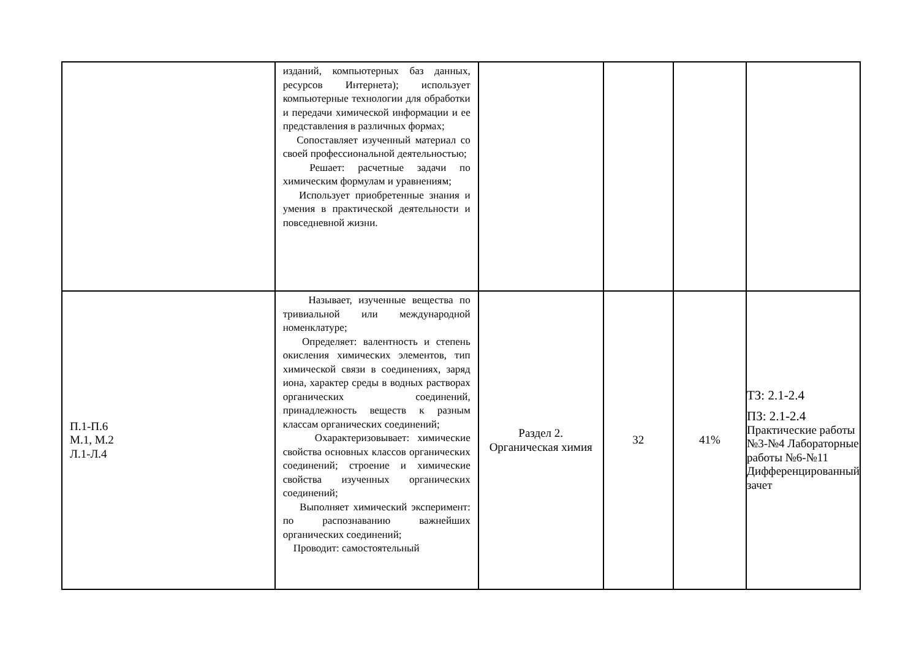| | изданий, компьютерных баз данных, ресурсов Интернета); использует компьютерные технологии для обработки и передачи химической информации и ее представления в различных формах; Сопоставляет изученный материал со своей профессиональной деятельностью; Решает: расчетные задачи по химическим формулам и уравнениям; Использует приобретенные знания и умения в практической деятельности и повседневной жизни. | | | | |
| П.1-П.6 М.1, М.2 Л.1-Л.4 | Называет, изученные вещества по тривиальной или международной номенклатуре; Определяет: валентность и степень окисления химических элементов, тип химической связи в соединениях, заряд иона, характер среды в водных растворах органических соединений, принадлежность веществ к разным классам органических соединений; Охарактеризовывает: химические свойства основных классов органических соединений; строение и химические свойства изученных органических соединений; Выполняет химический эксперимент: по распознаванию важнейших органических соединений; Проводит: самостоятельный | Раздел 2. Органическая химия | 32 | 41% | ТЗ: 2.1-2.4 ПЗ: 2.1-2.4 Практические работы №3-№4 Лабораторные работы №6-№11 Дифференцированный зачет |